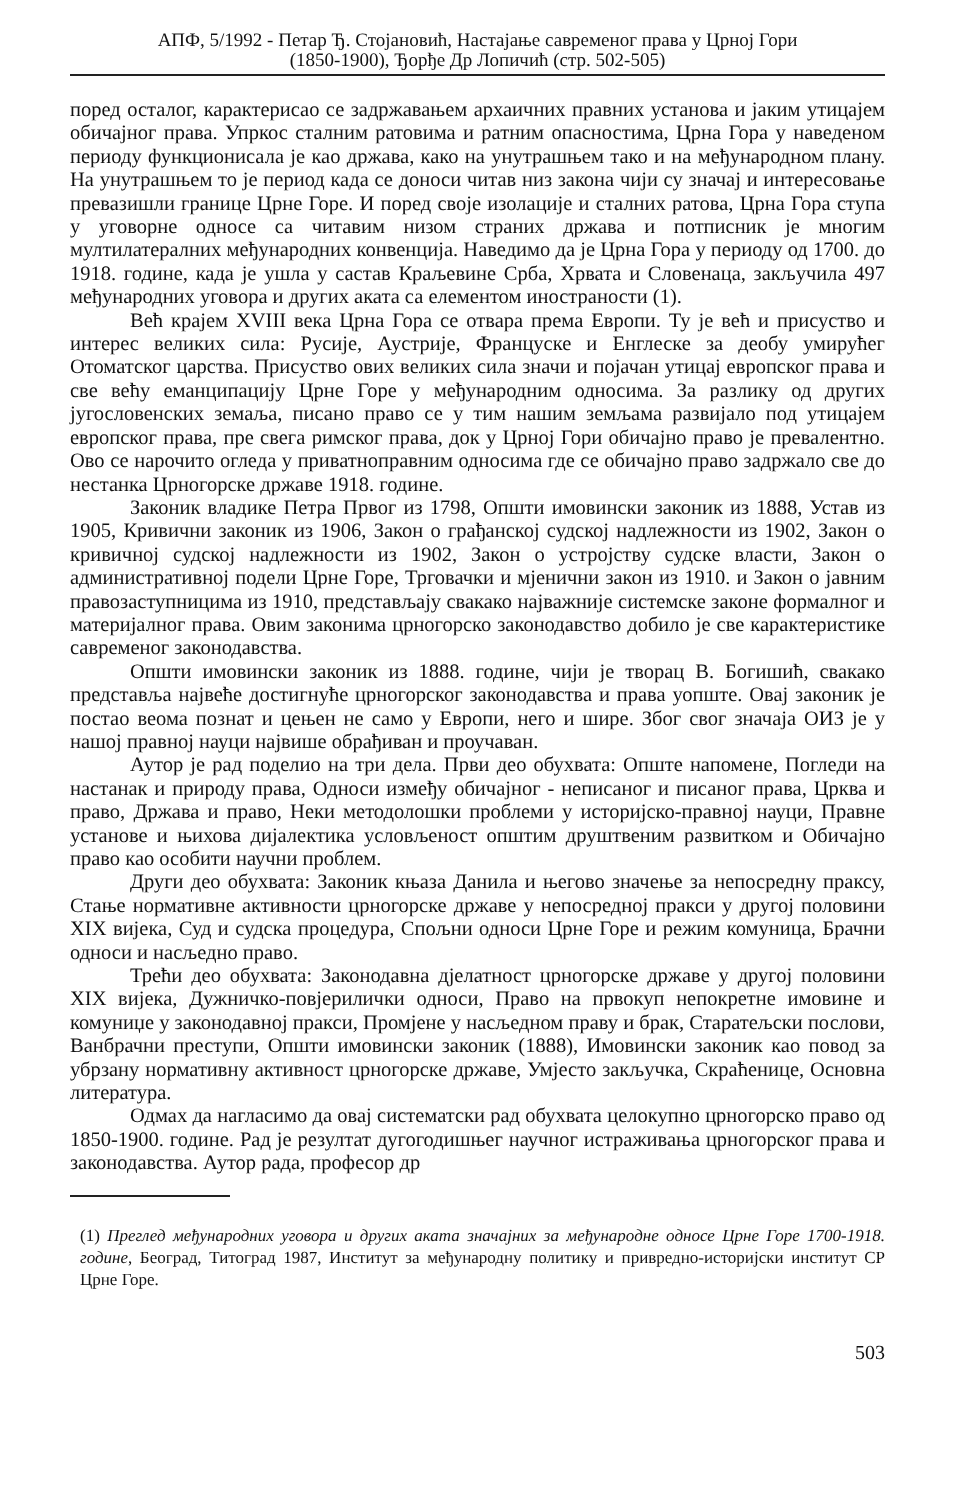АПФ, 5/1992 - Петар Ђ. Стојановић, Настајање савременог права у Црној Гори
(1850-1900), Ђорђе Др Лопичић (стр. 502-505)
поред осталог, карактерисао се задржавањем архаичних правних установа и јаким утицајем обичајног права. Упркос сталним ратовима и ратним опасностима, Црна Гора у наведеном периоду функционисала је као држава, како на унутрашњем тако и на међународном плану. На унутрашњем то је период када се доноси читав низ закона чији су значај и интересовање превазишли границе Црне Горе. И поред своје изолације и сталних ратова, Црна Гора ступа у уговорне односе са читавим низом страних држава и потписник је многим мултилатералних међународних конвенција. Наведимо да је Црна Гора у периоду од 1700. до 1918. године, када је ушла у састав Краљевине Срба, Хрвата и Словенаца, закључила 497 међународних уговора и других аката са елементом иностраности (1).
Већ крајем XVIII века Црна Гора се отвара према Европи. Ту је већ и присуство и интерес великих сила: Русије, Аустрије, Француске и Енглеске за деобу умирућег Отоматског царства. Присуство ових великих сила значи и појачан утицај европског права и све већу еманципацију Црне Горе у међународним односима. За разлику од других југословенских земаља, писано право се у тим нашим земљама развијало под утицајем европског права, пре свега римског права, док у Црној Гори обичајно право је превалентно. Ово се нарочито огледа у приватноправним односима где се обичајно право задржало све до нестанка Црногорске државе 1918. године.
Законик владике Петра Првог из 1798, Општи имовински законик из 1888, Устав из 1905, Кривични законик из 1906, Закон о грађанској судској надлежности из 1902, Закон о кривичној судској надлежности из 1902, Закон о устројству судске власти, Закон о административној подели Црне Горе, Трговачки и мјенични закон из 1910. и Закон о јавним правозаступницима из 1910, представљају свакако најважније системске законе формалног и материјалног права. Овим законима црногорско законодавство добило је све карактеристике савременог законодавства.
Општи имовински законик из 1888. године, чији је творац В. Богишић, свакако представља највеће достигнуће црногорског законодавства и права уопште. Овај законик је постао веома познат и цењен не само у Европи, него и шире. Због свог значаја ОИЗ је у нашој правној науци највише обрађиван и проучаван.
Аутор је рад поделио на три дела. Први део обухвата: Опште напомене, Погледи на настанак и природу права, Односи између обичајног - неписаног и писаног права, Црква и право, Држава и право, Неки методолошки проблеми у историјско-правној науци, Правне установе и њихова дијалектика условљеност општим друштвеним развитком и Обичајно право као особити научни проблем.
Други део обухвата: Законик књаза Данила и његово значење за непосредну праксу, Стање нормативне активности црногорске државе у непосредној пракси у другој половини XIX вијека, Суд и судска процедура, Спољни односи Црне Горе и режим комуница, Брачни односи и насљедно право.
Трећи део обухвата: Законодавна дјелатност црногорске државе у другој половини XIX вијека, Дужничко-повјерилички односи, Право на првокуп непокретне имовине и комуниџе у законодавној пракси, Промјене у насљедном праву и брак, Старатељски послови, Ванбрачни преступи, Општи имовински законик (1888), Имовински законик као повод за убрзану нормативну активност црногорске државе, Умјесто закључка, Скраћенице, Основна литература.
Одмах да нагласимо да овај систематски рад обухвата целокупно црногорско право од 1850-1900. године. Рад је резултат дугогодишњег научног истраживања црногорског права и законодавства. Аутор рада, професор др
(1) Преглед међународних уговора и других аката значајних за међународне односе Црне Горе 1700-1918. године, Београд, Титоград 1987, Институт за међународну политику и привредно-историјски институт СР Црне Горе.
503